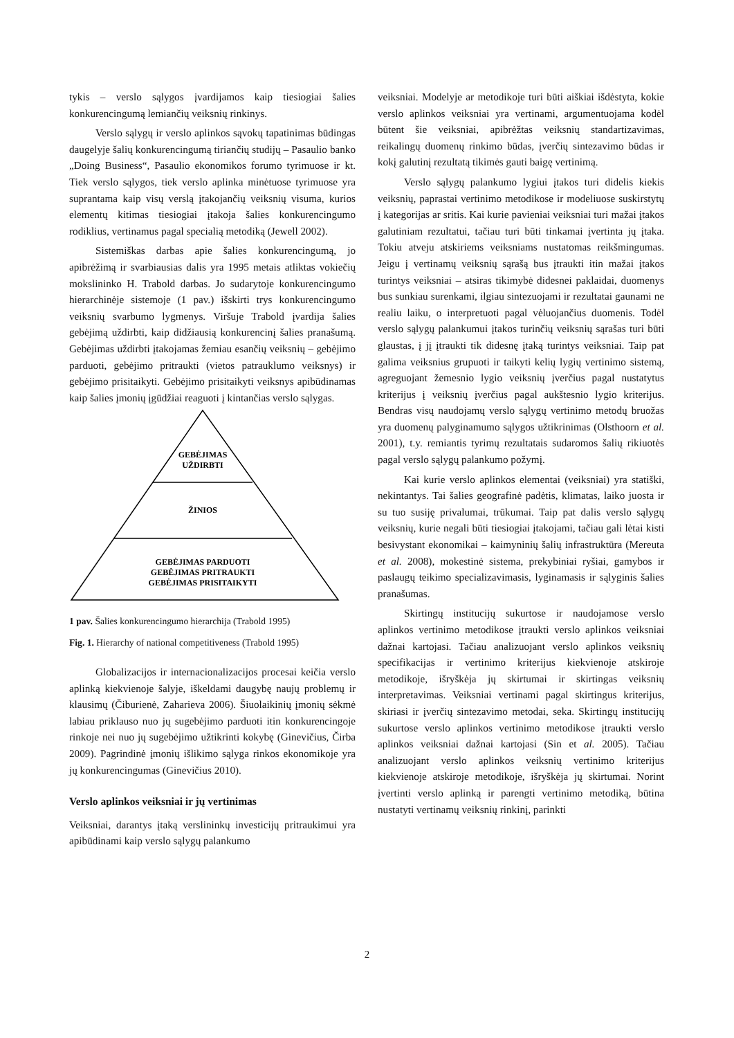tykis – verslo sąlygos įvardijamos kaip tiesiogiai šalies konkurencingumą lemiančių veiksnių rinkinys.
Verslo sąlygų ir verslo aplinkos sąvokų tapatinimas būdingas daugelyje šalių konkurencingumą tiriančių studijų – Pasaulio banko „Doing Business“, Pasaulio ekonomikos forumo tyrimuose ir kt. Tiek verslo sąlygos, tiek verslo aplinka minėtuose tyrimuose yra suprantama kaip visų verslą įtakojančių veiksnių visuma, kurios elementų kitimas tiesiogiai įtakoja šalies konkurencingumo rodiklius, vertinamus pagal specialią metodiką (Jewell 2002).
Sistemiškas darbas apie šalies konkurencingumą, jo apibrėžimą ir svarbiausias dalis yra 1995 metais atliktas vokiečių mokslininko H. Trabold darbas. Jo sudarytoje konkurencingumo hierarchinėje sistemoje (1 pav.) išskirti trys konkurencingumo veiksnių svarbumo lygmenys. Viršuje Trabold įvardija šalies gebėjimą uždirbti, kaip didžiausią konkurencinį šalies pranašumą. Gebėjimas uždirbti įtakojamas žemiau esančių veiksnių – gebėjimo parduoti, gebėjimo pritraukti (vietos patrauklumo veiksnys) ir gebėjimo prisitaikyti. Gebėjimo prisitaikyti veiksnys apibūdinamas kaip šalies įmonių įgūdžiai reaguoti į kintančias verslo sąlygas.
GEBĖJIMAS
UŽDIRBTI
ŽINIOS
GEBĖJIMAS PARDUOTI
GEBĖJIMAS PRITRAUKTI
GEBĖJIMAS PRISITAIKYTI
1 pav. Šalies konkurencingumo hierarchija (Trabold 1995)
Fig. 1. Hierarchy of national competitiveness (Trabold 1995)
Globalizacijos ir internacionalizacijos procesai keičia verslo aplinką kiekvienoje šalyje, iškeldami daugybę naujų problemų ir klausimų (Čiburienė, Zaharieva 2006). Šiuolaikinių įmonių sėkmė labiau priklauso nuo jų sugebėjimo parduoti itin konkurencingoje rinkoje nei nuo jų sugebėjimo užtikrinti kokybę (Ginevičius, Čirba 2009). Pagrindinė įmonių išlikimo sąlyga rinkos ekonomikoje yra jų konkurencingumas (Ginevičius 2010).
Verslo aplinkos veiksniai ir jų vertinimas
Veiksniai, darantys įtaką verslininkų investicijų pritraukimui yra apibūdinami kaip verslo sąlygų palankumo
veiksniai. Modelyje ar metodikoje turi būti aiškiai išdėstyta, kokie verslo aplinkos veiksniai yra vertinami, argumentuojama kodėl būtent šie veiksniai, apibrėžtas veiksnių standartizavimas, reikalingų duomenų rinkimo būdas, įverčių sintezavimo būdas ir kokį galutinį rezultatą tikimės gauti baigę vertinimą.
Verslo sąlygų palankumo lygiui įtakos turi didelis kiekis veiksnių, paprastai vertinimo metodikose ir modeliuose suskirstytų į kategorijas ar sritis. Kai kurie pavieniai veiksniai turi mažai įtakos galutiniam rezultatui, tačiau turi būti tinkamai įvertinta jų įtaka. Tokiu atveju atskiriems veiksniams nustatomas reikšmingumas. Jeigu į vertinamų veiksnių sąrašą bus įtraukti itin mažai įtakos turintys veiksniai – atsiras tikimybė didesnei paklaidai, duomenys bus sunkiau surenkami, ilgiau sintezuojami ir rezultatai gaunami ne realiu laiku, o interpretuoti pagal vėluojančius duomenis. Todėl verslo sąlygų palankumui įtakos turinčių veiksnių sąrašas turi būti glaustas, į jį įtraukti tik didesnę įtaką turintys veiksniai. Taip pat galima veiksnius grupuoti ir taikyti kelių lygių vertinimo sistemą, agreguojant žemesnio lygio veiksnių įverčius pagal nustatytus kriterijus į veiksnių įverčius pagal aukštesnio lygio kriterijus. Bendras visų naudojamų verslo sąlygų vertinimo metodų bruožas yra duomenų palyginamumo sąlygos užtikrinimas (Olsthoorn et al. 2001), t.y. remiantis tyrimų rezultatais sudaromos šalių rikiuotės pagal verslo sąlygų palankumo požymį.
Kai kurie verslo aplinkos elementai (veiksniai) yra statiški, nekintantys. Tai šalies geografinė padėtis, klimatas, laiko juosta ir su tuo susiję privalumai, trūkumai. Taip pat dalis verslo sąlygų veiksnių, kurie negali būti tiesiogiai įtakojami, tačiau gali lėtai kisti besivystant ekonomikai – kaimyninių šalių infrastruktūra (Mereuta et al. 2008), mokestinė sistema, prekybiniai ryšiai, gamybos ir paslaugų teikimo specializavimasis, lyginamasis ir sąlyginis šalies pranašumas.
Skirtingų institucijų sukurtose ir naudojamose verslo aplinkos vertinimo metodikose įtraukti verslo aplinkos veiksniai dažnai kartojasi. Tačiau analizuojant verslo aplinkos veiksnių specifikacijas ir vertinimo kriterijus kiekvienoje atskiroje metodikoje, išryškėja jų skirtumai ir skirtingas veiksnių interpretavimas. Veiksniai vertinami pagal skirtingus kriterijus, skiriasi ir įverčių sintezavimo metodai, seka. Skirtingų institucijų sukurtose verslo aplinkos vertinimo metodikose įtraukti verslo aplinkos veiksniai dažnai kartojasi (Sin et al. 2005). Tačiau analizuojant verslo aplinkos veiksnių vertinimo kriterijus kiekvienoje atskiroje metodikoje, išryškėja jų skirtumai. Norint įvertinti verslo aplinką ir parengti vertinimo metodiką, būtina nustatyti vertinamų veiksnių rinkinį, parinkti
2